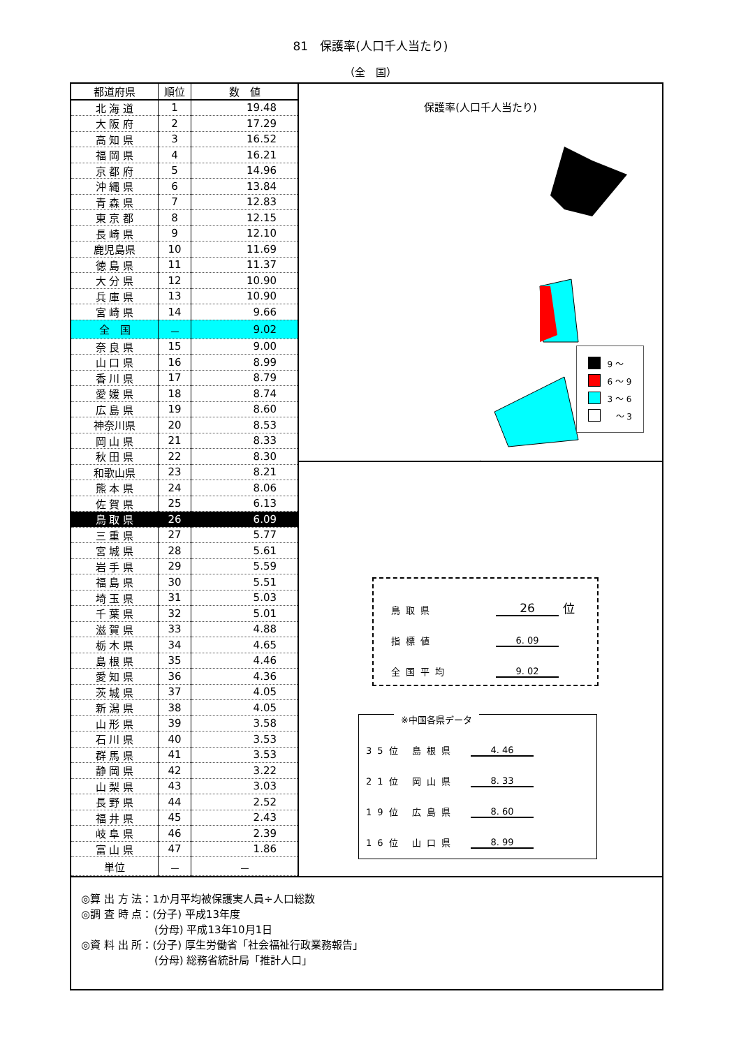81　保護率(人口千人当たり)
（全　国）
| 都道府県 | 順位 | 数 値 |
| --- | --- | --- |
| 北 海 道 | 1 | 19.48 |
| 大 阪 府 | 2 | 17.29 |
| 高 知 県 | 3 | 16.52 |
| 福 岡 県 | 4 | 16.21 |
| 京 都 府 | 5 | 14.96 |
| 沖 縄 県 | 6 | 13.84 |
| 青 森 県 | 7 | 12.83 |
| 東 京 都 | 8 | 12.15 |
| 長 崎 県 | 9 | 12.10 |
| 鹿児島県 | 10 | 11.69 |
| 徳 島 県 | 11 | 11.37 |
| 大 分 県 | 12 | 10.90 |
| 兵 庫 県 | 13 | 10.90 |
| 宮 崎 県 | 14 | 9.66 |
| 全 国 | － | 9.02 |
| 奈 良 県 | 15 | 9.00 |
| 山 口 県 | 16 | 8.99 |
| 香 川 県 | 17 | 8.79 |
| 愛 媛 県 | 18 | 8.74 |
| 広 島 県 | 19 | 8.60 |
| 神奈川県 | 20 | 8.53 |
| 岡 山 県 | 21 | 8.33 |
| 秋 田 県 | 22 | 8.30 |
| 和歌山県 | 23 | 8.21 |
| 熊 本 県 | 24 | 8.06 |
| 佐 賀 県 | 25 | 6.13 |
| 鳥 取 県 | 26 | 6.09 |
| 三 重 県 | 27 | 5.77 |
| 宮 城 県 | 28 | 5.61 |
| 岩 手 県 | 29 | 5.59 |
| 福 島 県 | 30 | 5.51 |
| 埼 玉 県 | 31 | 5.03 |
| 千 葉 県 | 32 | 5.01 |
| 滋 賀 県 | 33 | 4.88 |
| 栃 木 県 | 34 | 4.65 |
| 島 根 県 | 35 | 4.46 |
| 愛 知 県 | 36 | 4.36 |
| 茨 城 県 | 37 | 4.05 |
| 新 潟 県 | 38 | 4.05 |
| 山 形 県 | 39 | 3.58 |
| 石 川 県 | 40 | 3.53 |
| 群 馬 県 | 41 | 3.53 |
| 静 岡 県 | 42 | 3.22 |
| 山 梨 県 | 43 | 3.03 |
| 長 野 県 | 44 | 2.52 |
| 福 井 県 | 45 | 2.43 |
| 岐 阜 県 | 46 | 2.39 |
| 富 山 県 | 47 | 1.86 |
| 単位 | － | － |
保護率(人口千人当たり)
9 ～
6 ～ 9
3 ～ 6
　～ 3
鳥取県 26 位
指標値 6. 09
全国平均 9. 02
※中国各県データ
35位 島根県 4. 46
21位 岡山県 8. 33
19位 広島県 8. 60
16位 山口県 8. 99
◎算 出 方 法：1か月平均被保護実人員÷人口総数
◎調 査 時 点：(分子) 平成13年度
　　　　　　　(分母) 平成13年10月1日
◎資 料 出 所：(分子) 厚生労働省「社会福祉行政業務報告」
　　　　　　　(分母) 総務省統計局「推計人口」